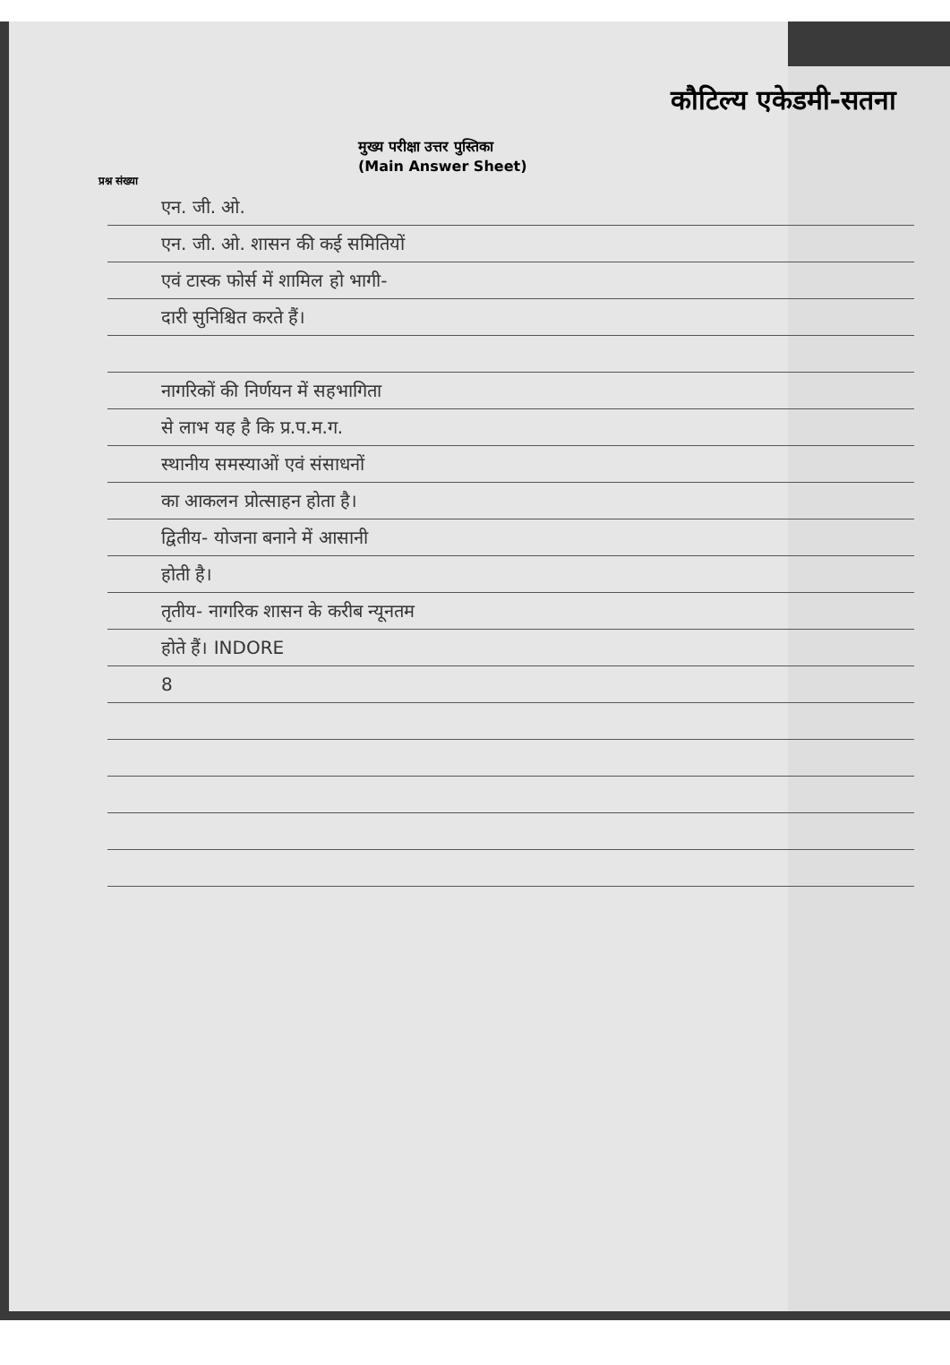कौटिल्य एकेडमी-सतना
मुख्य परीक्षा उत्तर पुस्तिका
(Main Answer Sheet)
प्रश्न संख्या
एन. जी. ओ.
एन. जी. ओ. शासन की कई समितियों
एवं टास्क फोर्स में शामिल हो भागी-
दारी सुनिश्चित करते हैं।
नागरिकों की निर्णयन में सहभागिता
से लाभ यह है कि प्र.प.म.ग.
स्थानीय समस्याओं एवं संसाधनों
का आकलन प्रोत्साहन होता है।
द्वितीय- योजना बनाने में आसानी
होती है।
तृतीय- नागरिक शासन के करीब न्यूनतम
होते हैं। INDORE
8